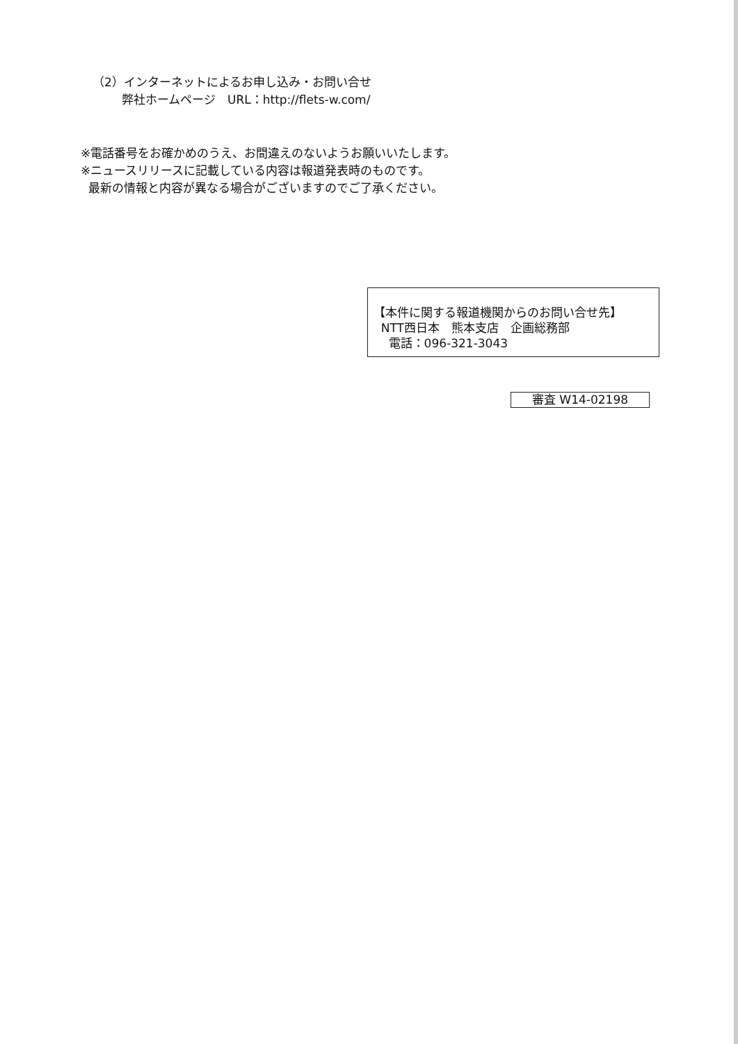（2）インターネットによるお申し込み・お問い合せ
弊社ホームページ　URL：http://flets-w.com/
※電話番号をお確かめのうえ、お間違えのないようお願いいたします。
※ニュースリリースに記載している内容は報道発表時のものです。
最新の情報と内容が異なる場合がございますのでご了承ください。
【本件に関する報道機関からのお問い合せ先】
NTT西日本　熊本支店　企画総務部
電話：096-321-3043
審査 W14-02198